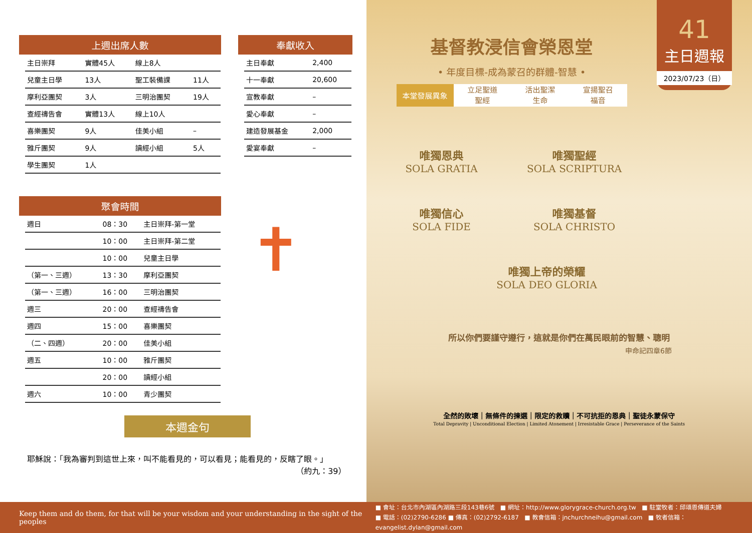上週出席人數
| 主日崇拜 | 實體45人 | 線上8人 | |
| 兒童主日學 | 13人 | 聖工裝備課 | 11人 |
| 摩利亞團契 | 3人 | 三明治團契 | 19人 |
| 查經禱告會 | 實體13人 | 線上10人 | |
| 喜樂團契 | 9人 | 佳美小組 | – |
| 雅斤團契 | 9人 | 讀經小組 | 5人 |
| 學生團契 | 1人 | | |
奉獻收入
| 主日奉獻 | 2,400 |
| 十一奉獻 | 20,600 |
| 宣教奉獻 | – |
| 愛心奉獻 | – |
| 建造發展基金 | 2,000 |
| 愛宴奉獻 | – |
聚會時間
| 週日 | 08：30 | 主日崇拜-第一堂 |
| | 10：00 | 主日崇拜-第二堂 |
| | 10：00 | 兒童主日學 |
| （第一、三週） | 13：30 | 摩利亞團契 |
| （第一、三週） | 16：00 | 三明治團契 |
| 週三 | 20：00 | 查經禱告會 |
| 週四 | 15：00 | 喜樂團契 |
| （二、四週） | 20：00 | 佳美小組 |
| 週五 | 10：00 | 雅斤團契 |
| | 20：00 | 讀經小組 |
| 週六 | 10：00 | 青少團契 |
✝
本週金句
耶穌說：「我為審判到這世上來，叫不能看見的，可以看見；能看見的，反瞎了眼。」
（約九：39）
41
主日週報
2023/07/23（日）
基督教浸信會榮恩堂
• 年度目標-成為蒙召的群體-智慧 •
本堂發展異象
立足聖道
聖經
活出聖潔
生命
宣揚聖召
福音
唯獨恩典 SOLA GRATIA 唯獨聖經 SOLA SCRIPTURA 唯獨信心 SOLA FIDE 唯獨基督 SOLA CHRISTO 唯獨上帝的榮耀 SOLA DEO GLORIA
所以你們要謹守遵行，這就是你們在萬民眼前的智慧、聰明
申命記四章6節
全然的敗壞｜無條件的揀選｜限定的救贖｜不可抗拒的恩典｜聖徒永蒙保守
Total Depravity | Unconditional Election | Limited Atonement | Irresistable Grace | Perseverance of the Saints
Keep them and do them, for that will be your wisdom and your understanding in the sight of the peoples
■ 會址：台北市內湖區內湖路三段143巷6號 ■ 網址：http://www.glorygrace-church.org.tw ■ 駐堂牧者：邱頌恩傳道夫婦
■ 電話：(02)2790-6286 ■ 傳真：(02)2792-6187 ■ 教會信箱：jnchurchneihu@gmail.com ■ 牧者信箱：evangelist.dylan@gmail.com